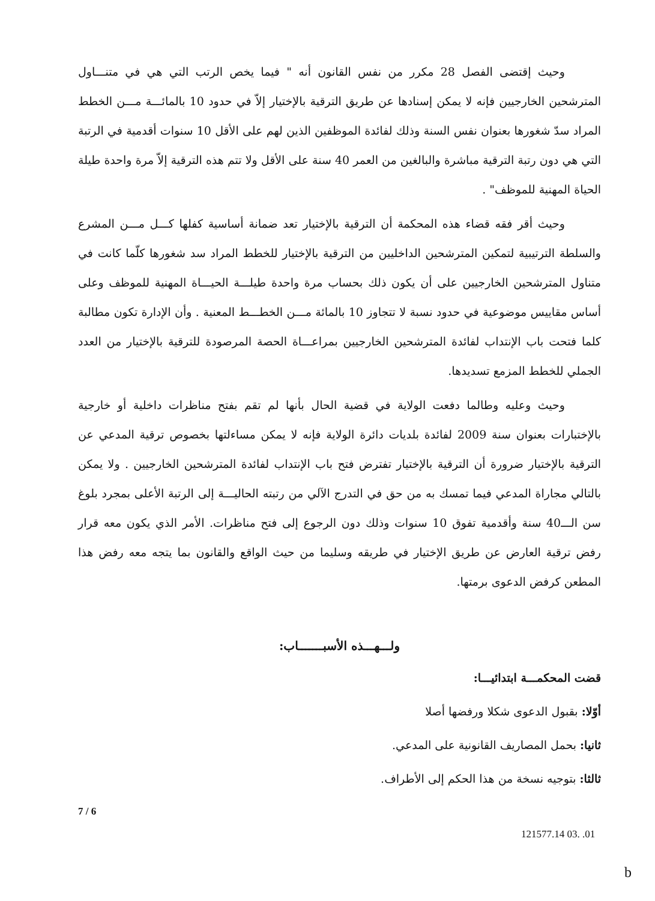وحيث إقتضى الفصل 28 مكرر من نفس القانون أنه " فيما يخص الرتب التي هي في متنـــاول المترشحين الخارجيين فإنه لا يمكن إسنادها عن طريق الترقية بالإختيار إلاّ في حدود 10 بالمائـــة مـــن الخطط المراد سدّ شغورها بعنوان نفس السنة وذلك لفائدة الموظفين الذين لهم على الأقل 10 سنوات أقدمية في الرتبة التي هي دون رتبة الترقية مباشرة والبالغين من العمر 40 سنة على الأقل ولا تتم هذه الترقية إلاّ مرة واحدة طيلة الحياة المهنية للموظف" .
وحيث أقر فقه قضاء هذه المحكمة أن الترقية بالإختيار تعد ضمانة أساسية كفلها كـــل مـــن المشرع والسلطة الترتيبية لتمكين المترشحين الداخليين من الترقية بالإختيار للخطط المراد سد شغورها كلّما كانت في متناول المترشحين الخارجيين على أن يكون ذلك بحساب مرة واحدة طيلـــة الحيـــاة المهنية للموظف وعلى أساس مقاييس موضوعية في حدود نسبة لا تتجاوز 10 بالمائة مـــن الخطـــط المعنية . وأن الإدارة تكون مطالبة كلما فتحت باب الإنتداب لفائدة المترشحين الخارجيين بمراعـــاة الحصة المرصودة للترقية بالإختيار من العدد الجملي للخطط المزمع تسديدها.
وحيث وعليه وطالما دفعت الولاية في قضية الحال بأنها لم تقم بفتح مناظرات داخلية أو خارجية بالإختبارات بعنوان سنة 2009 لفائدة بلديات دائرة الولاية فإنه لا يمكن مساءلتها بخصوص ترقية المدعي عن الترقية بالإختيار ضرورة أن الترقية بالإختيار تفترض فتح باب الإنتداب لفائدة المترشحين الخارجيين . ولا يمكن بالتالي مجاراة المدعي فيما تمسك به من حق في التدرج الآلي من رتبته الحاليـــة إلى الرتبة الأعلى بمجرد بلوغ سن الـــ40 سنة وأقدمية تفوق 10 سنوات وذلك دون الرجوع إلى فتح مناظرات. الأمر الذي يكون معه قرار رفض ترقية العارض عن طريق الإختيار في طريقه وسليما من حيث الواقع والقانون بما يتجه معه رفض هذا المطعن كرفض الدعوى برمتها.
ولـــهـــذه الأسبـــــــاب:
قضت المحكمـــة ابتدائيـــا:
أوّلا: بقبول الدعوى شكلا ورفضها أصلا
ثانيا: بحمل المصاريف القانونية على المدعي.
ثالثا: بتوجيه نسخة من هذا الحكم إلى الأطراف.
7 / 6
121577.14 03. .01
b